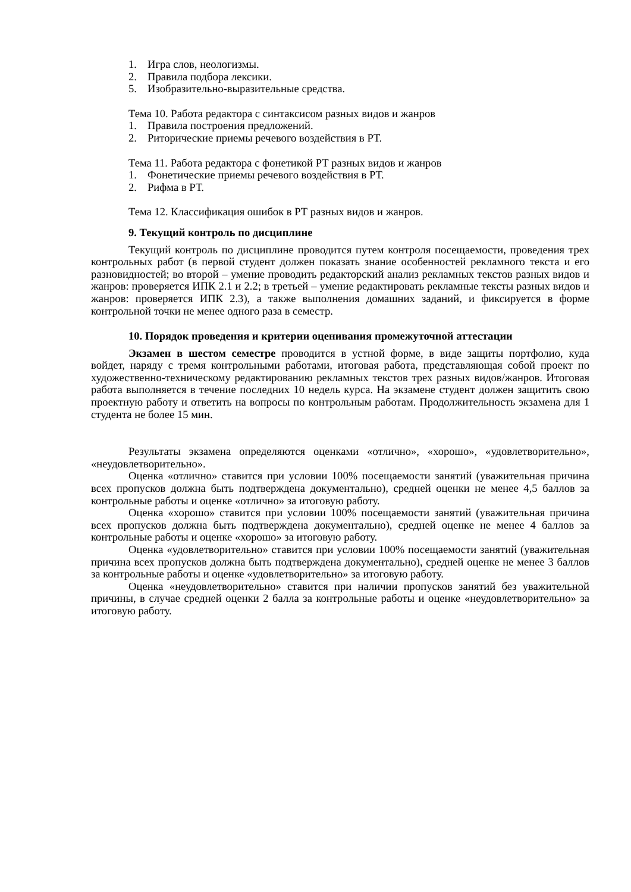1. Игра слов, неологизмы.
2. Правила подбора лексики.
5. Изобразительно-выразительные средства.
Тема 10. Работа редактора с синтаксисом разных видов и жанров
1. Правила построения предложений.
2. Риторические приемы речевого воздействия в РТ.
Тема 11. Работа редактора с фонетикой РТ разных видов и жанров
1. Фонетические приемы речевого воздействия в РТ.
2. Рифма в РТ.
Тема 12. Классификация ошибок в РТ разных видов и жанров.
9. Текущий контроль по дисциплине
Текущий контроль по дисциплине проводится путем контроля посещаемости, проведения трех контрольных работ (в первой студент должен показать знание особенностей рекламного текста и его разновидностей; во второй – умение проводить редакторский анализ рекламных текстов разных видов и жанров: проверяется ИПК 2.1 и 2.2; в третьей – умение редактировать рекламные тексты разных видов и жанров: проверяется ИПК 2.3), а также выполнения домашних заданий, и фиксируется в форме контрольной точки не менее одного раза в семестр.
10. Порядок проведения и критерии оценивания промежуточной аттестации
Экзамен в шестом семестре проводится в устной форме, в виде защиты портфолио, куда войдет, наряду с тремя контрольными работами, итоговая работа, представляющая собой проект по художественно-техническому редактированию рекламных текстов трех разных видов/жанров. Итоговая работа выполняется в течение последних 10 недель курса. На экзамене студент должен защитить свою проектную работу и ответить на вопросы по контрольным работам. Продолжительность экзамена для 1 студента не более 15 мин.
Результаты экзамена определяются оценками «отлично», «хорошо», «удовлетворительно», «неудовлетворительно».
Оценка «отлично» ставится при условии 100% посещаемости занятий (уважительная причина всех пропусков должна быть подтверждена документально), средней оценки не менее 4,5 баллов за контрольные работы и оценке «отлично» за итоговую работу.
Оценка «хорошо» ставится при условии 100% посещаемости занятий (уважительная причина всех пропусков должна быть подтверждена документально), средней оценке не менее 4 баллов за контрольные работы и оценке «хорошо» за итоговую работу.
Оценка «удовлетворительно» ставится при условии 100% посещаемости занятий (уважительная причина всех пропусков должна быть подтверждена документально), средней оценке не менее 3 баллов за контрольные работы и оценке «удовлетворительно» за итоговую работу.
Оценка «неудовлетворительно» ставится при наличии пропусков занятий без уважительной причины, в случае средней оценки 2 балла за контрольные работы и оценке «неудовлетворительно» за итоговую работу.